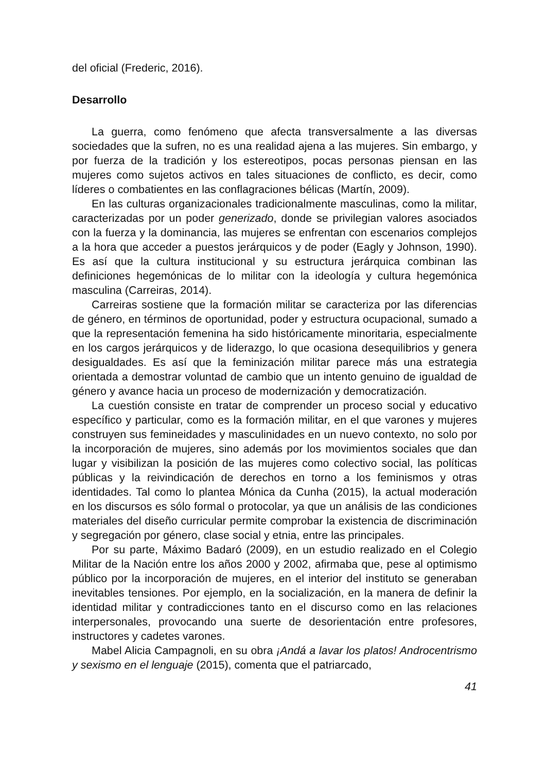del oficial (Frederic, 2016).
Desarrollo
La guerra, como fenómeno que afecta transversalmente a las diversas sociedades que la sufren, no es una realidad ajena a las mujeres. Sin embargo, y por fuerza de la tradición y los estereotipos, pocas personas piensan en las mujeres como sujetos activos en tales situaciones de conflicto, es decir, como líderes o combatientes en las conflagraciones bélicas (Martín, 2009).
En las culturas organizacionales tradicionalmente masculinas, como la militar, caracterizadas por un poder generizado, donde se privilegian valores asociados con la fuerza y la dominancia, las mujeres se enfrentan con escenarios complejos a la hora que acceder a puestos jerárquicos y de poder (Eagly y Johnson, 1990). Es así que la cultura institucional y su estructura jerárquica combinan las definiciones hegemónicas de lo militar con la ideología y cultura hegemónica masculina (Carreiras, 2014).
Carreiras sostiene que la formación militar se caracteriza por las diferencias de género, en términos de oportunidad, poder y estructura ocupacional, sumado a que la representación femenina ha sido históricamente minoritaria, especialmente en los cargos jerárquicos y de liderazgo, lo que ocasiona desequilibrios y genera desigualdades. Es así que la feminización militar parece más una estrategia orientada a demostrar voluntad de cambio que un intento genuino de igualdad de género y avance hacia un proceso de modernización y democratización.
La cuestión consiste en tratar de comprender un proceso social y educativo específico y particular, como es la formación militar, en el que varones y mujeres construyen sus femineidades y masculinidades en un nuevo contexto, no solo por la incorporación de mujeres, sino además por los movimientos sociales que dan lugar y visibilizan la posición de las mujeres como colectivo social, las políticas públicas y la reivindicación de derechos en torno a los feminismos y otras identidades. Tal como lo plantea Mónica da Cunha (2015), la actual moderación en los discursos es sólo formal o protocolar, ya que un análisis de las condiciones materiales del diseño curricular permite comprobar la existencia de discriminación y segregación por género, clase social y etnia, entre las principales.
Por su parte, Máximo Badaró (2009), en un estudio realizado en el Colegio Militar de la Nación entre los años 2000 y 2002, afirmaba que, pese al optimismo público por la incorporación de mujeres, en el interior del instituto se generaban inevitables tensiones. Por ejemplo, en la socialización, en la manera de definir la identidad militar y contradicciones tanto en el discurso como en las relaciones interpersonales, provocando una suerte de desorientación entre profesores, instructores y cadetes varones.
Mabel Alicia Campagnoli, en su obra ¡Andá a lavar los platos! Androcentrismo y sexismo en el lenguaje (2015), comenta que el patriarcado,
41